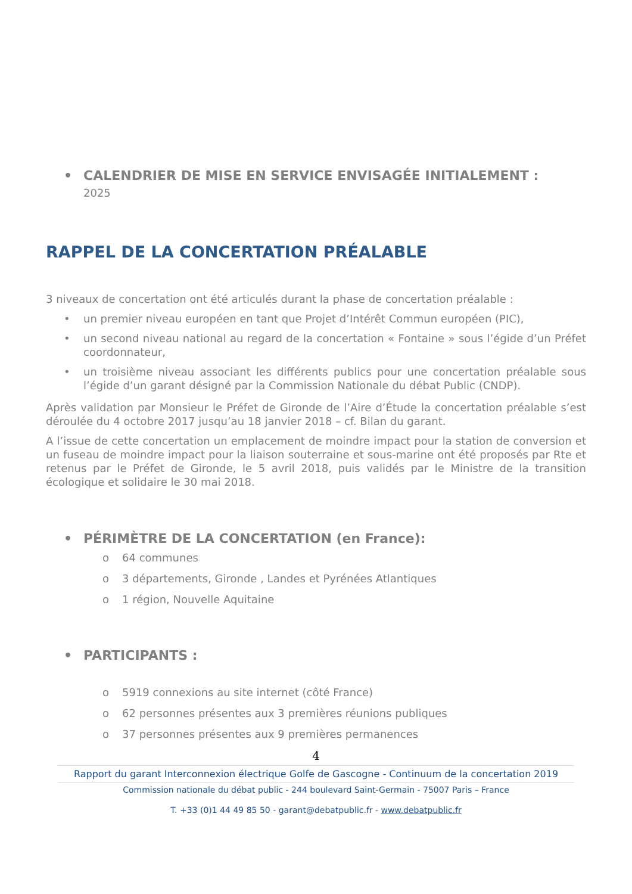• CALENDRIER DE MISE EN SERVICE ENVISAGÉE INITIALEMENT :
2025
RAPPEL DE LA CONCERTATION PRÉALABLE
3 niveaux de concertation ont été articulés durant la phase de concertation préalable :
• un premier niveau européen en tant que Projet d’Intérêt Commun européen (PIC),
• un second niveau national au regard de la concertation « Fontaine » sous l’égide d’un Préfet coordonnateur,
• un troisième niveau associant les différents publics pour une concertation préalable sous l’égide d’un garant désigné par la Commission Nationale du débat Public (CNDP).
Après validation par Monsieur le Préfet de Gironde de l’Aire d’Étude la concertation préalable s’est déroulée du 4 octobre 2017 jusqu’au 18 janvier 2018 – cf. Bilan du garant.
A l’issue de cette concertation un emplacement de moindre impact pour la station de conversion et un fuseau de moindre impact pour la liaison souterraine et sous-marine ont été proposés par Rte et retenus par le Préfet de Gironde, le 5 avril 2018, puis validés par le Ministre de la transition écologique et solidaire le 30 mai 2018.
• PÉRIMÈTRE DE LA CONCERTATION (en France):
o 64 communes
o 3 départements, Gironde , Landes et Pyrénées Atlantiques
o 1 région, Nouvelle Aquitaine
• PARTICIPANTS :
o 5919 connexions au site internet (côté France)
o 62 personnes présentes aux 3 premières réunions publiques
o 37 personnes présentes aux 9 premières permanences
4
Rapport du garant Interconnexion électrique Golfe de Gascogne - Continuum de la concertation 2019
Commission nationale du débat public - 244 boulevard Saint-Germain - 75007 Paris – France
T. +33 (0)1 44 49 85 50 - garant@debatpublic.fr - www.debatpublic.fr